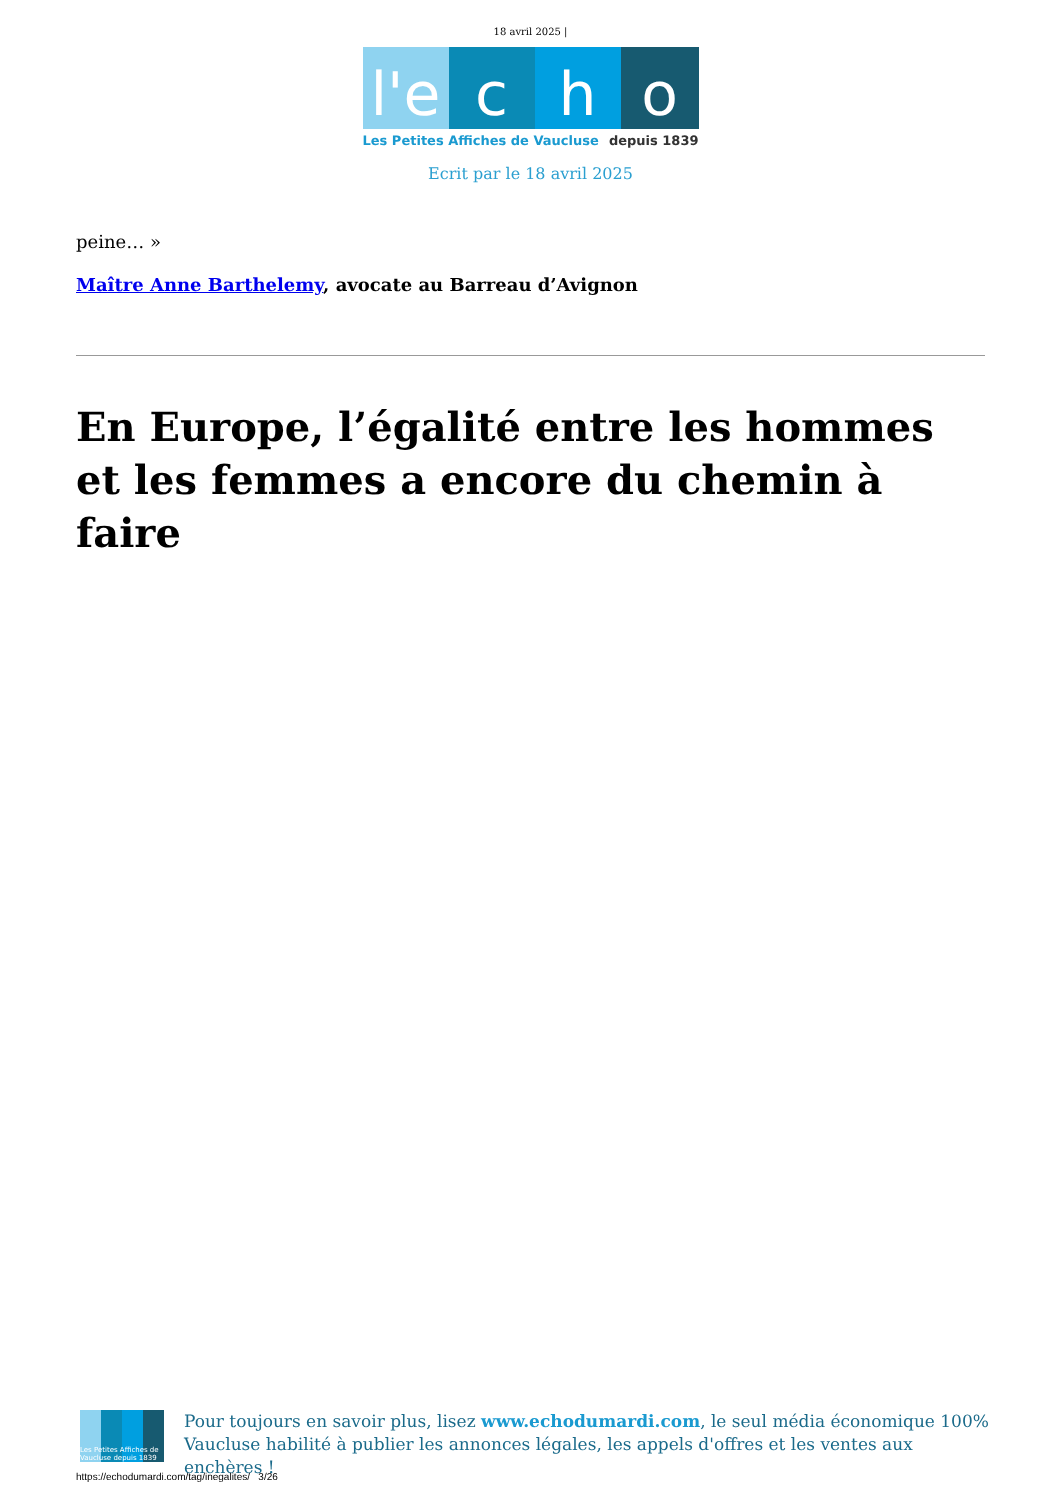18 avril 2025 |
l'e
c h o
Les Petites Affiches de Vaucluse depuis 1839
Ecrit par le 18 avril 2025
peine… »
Maître Anne Barthelemy, avocate au Barreau d’Avignon
En Europe, l’égalité entre les hommes et les femmes a encore du chemin à faire
Les Petites Affiches de Vaucluse depuis 1839
Pour toujours en savoir plus, lisez www.echodumardi.com, le seul média économique 100% Vaucluse habilité à publier les annonces légales, les appels d'offres et les ventes aux enchères !
https://echodumardi.com/tag/inegalites/ 3/26